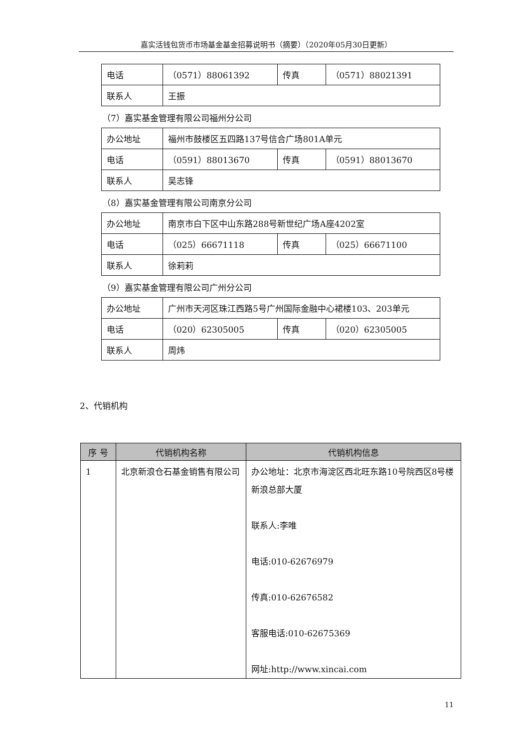嘉实活钱包货币市场基金基金招募说明书（摘要）（2020年05月30日更新）
| 电话 | （0571）88061392 | 传真 | （0571）88021391 |
| 联系人 | 王振 | | |
（7）嘉实基金管理有限公司福州分公司
| 办公地址 | 福州市鼓楼区五四路137号信合广场801A单元 | | |
| 电话 | （0591）88013670 | 传真 | （0591）88013670 |
| 联系人 | 吴志锋 | | |
（8）嘉实基金管理有限公司南京分公司
| 办公地址 | 南京市白下区中山东路288号新世纪广场A座4202室 | | |
| 电话 | （025）66671118 | 传真 | （025）66671100 |
| 联系人 | 徐莉莉 | | |
（9）嘉实基金管理有限公司广州分公司
| 办公地址 | 广州市天河区珠江西路5号广州国际金融中心裙楼103、203单元 | | |
| 电话 | （020）62305005 | 传真 | （020）62305005 |
| 联系人 | 周炜 | | |
2、代销机构
| 序 号 | 代销机构名称 | 代销机构信息 |
| --- | --- | --- |
| 1 | 北京新浪仓石基金销售有限公司 | 办公地址：北京市海淀区西北旺东路10号院西区8号楼新浪总部大厦 联系人:李唯 电话:010-62676979 传真:010-62676582 客服电话:010-62675369 网址:http://www.xincai.com |
11